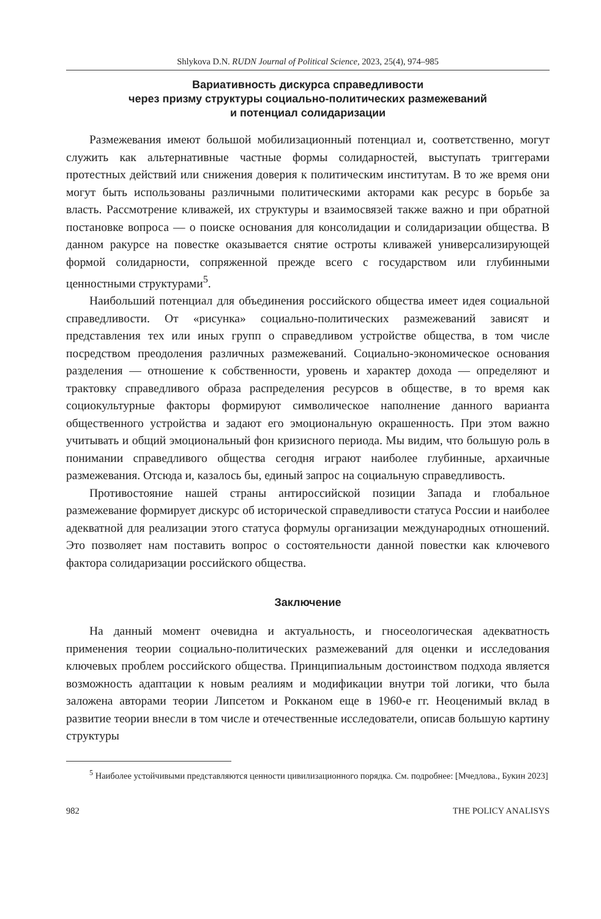Shlykova D.N. RUDN Journal of Political Science, 2023, 25(4), 974–985
Вариативность дискурса справедливости
через призму структуры социально-политических размежеваний
и потенциал солидаризации
Размежевания имеют большой мобилизационный потенциал и, соответственно, могут служить как альтернативные частные формы солидарностей, выступать триггерами протестных действий или снижения доверия к политическим институтам. В то же время они могут быть использованы различными политическими акторами как ресурс в борьбе за власть. Рассмотрение кливажей, их структуры и взаимосвязей также важно и при обратной постановке вопроса — о поиске основания для консолидации и солидаризации общества. В данном ракурсе на повестке оказывается снятие остроты кливажей универсализирующей формой солидарности, сопряженной прежде всего с государством или глубинными ценностными структурами<sup>5</sup>.
Наибольший потенциал для объединения российского общества имеет идея социальной справедливости. От «рисунка» социально-политических размежеваний зависят и представления тех или иных групп о справедливом устройстве общества, в том числе посредством преодоления различных размежеваний. Социально-экономическое основания разделения — отношение к собственности, уровень и характер дохода — определяют и трактовку справедливого образа распределения ресурсов в обществе, в то время как социокультурные факторы формируют символическое наполнение данного варианта общественного устройства и задают его эмоциональную окрашенность. При этом важно учитывать и общий эмоциональный фон кризисного периода. Мы видим, что большую роль в понимании справедливого общества сегодня играют наиболее глубинные, архаичные размежевания. Отсюда и, казалось бы, единый запрос на социальную справедливость.
Противостояние нашей страны антироссийской позиции Запада и глобальное размежевание формирует дискурс об исторической справедливости статуса России и наиболее адекватной для реализации этого статуса формулы организации международных отношений. Это позволяет нам поставить вопрос о состоятельности данной повестки как ключевого фактора солидаризации российского общества.
Заключение
На данный момент очевидна и актуальность, и гносеологическая адекватность применения теории социально-политических размежеваний для оценки и исследования ключевых проблем российского общества. Принципиальным достоинством подхода является возможность адаптации к новым реалиям и модификации внутри той логики, что была заложена авторами теории Липсетом и Рокканом еще в 1960-е гг. Неоценимый вклад в развитие теории внесли в том числе и отечественные исследователи, описав большую картину структуры
<sup>5</sup> Наиболее устойчивыми представляются ценности цивилизационного порядка. См. подробнее: [Мчедлова., Букин 2023]
982 THE POLICY ANALISYS